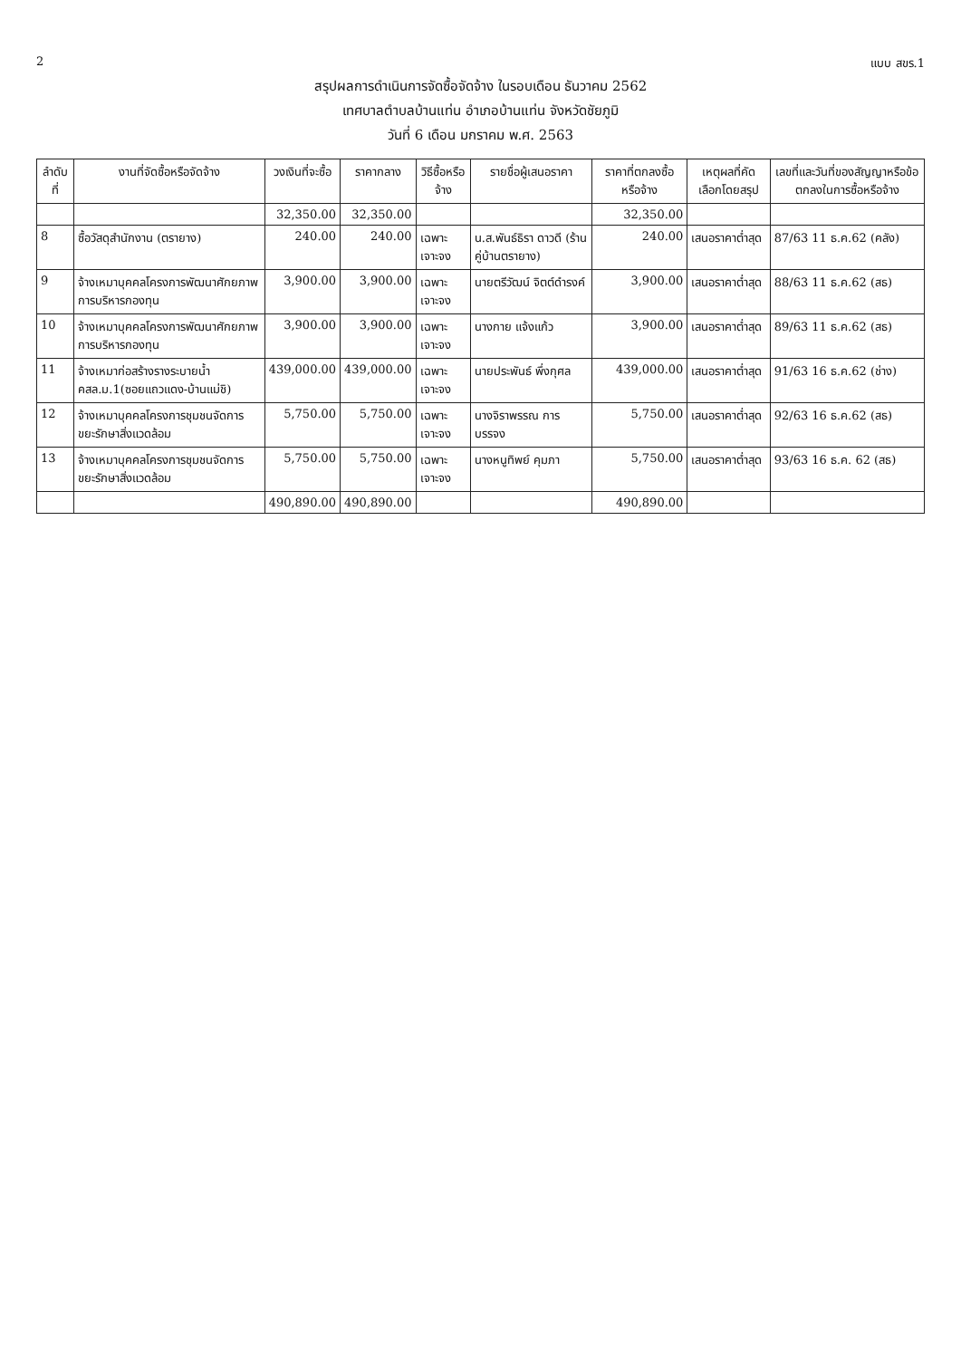2 แบบ สขร.1
สรุปผลการดำเนินการจัดซื้อจัดจ้าง ในรอบเดือน ธันวาคม 2562
เทศบาลตำบลบ้านแท่น อำเภอบ้านแท่น จังหวัดชัยภูมิ
วันที่ 6 เดือน มกราคม พ.ศ. 2563
| ลำดับที่ | งานที่จัดซื้อหรือจัดจ้าง | วงเงินที่จะซื้อ | ราคากลาง | วิธีซื้อหรือจ้าง | รายชื่อผู้เสนอราคา | ราคาที่ตกลงซื้อหรือจ้าง | เหตุผลที่คัดเลือกโดยสรุป | เลขที่และวันที่ของสัญญาหรือข้อตกลงในการซื้อหรือจ้าง |
| --- | --- | --- | --- | --- | --- | --- | --- | --- |
| | | 32,350.00 | 32,350.00 | | | 32,350.00 | | |
| 8 | ซื้อวัสดุสำนักงาน (ตรายาง) | 240.00 | 240.00 | เฉพาะเจาะจง | น.ส.พันธ์ธิรา ดาวดี (ร้านคู่บ้านตรายาง) | 240.00 | เสนอราคาต่ำสุด | 87/63 11 ธ.ค.62 (คลัง) |
| 9 | จ้างเหมาบุคคลโครงการพัฒนาศักยภาพการบริหารกองทุน | 3,900.00 | 3,900.00 | เฉพาะเจาะจง | นายตรีวัฒน์ จิตต์ดำรงค์ | 3,900.00 | เสนอราคาต่ำสุด | 88/63 11 ธ.ค.62 (สธ) |
| 10 | จ้างเหมาบุคคลโครงการพัฒนาศักยภาพการบริหารกองทุน | 3,900.00 | 3,900.00 | เฉพาะเจาะจง | นางกาย แจ้งแก้ว | 3,900.00 | เสนอราคาต่ำสุด | 89/63 11 ธ.ค.62 (สธ) |
| 11 | จ้างเหมาก่อสร้างรางระบายน้ำ คสล.ม.1(ซอยแถวแดง-บ้านแม่ชิ) | 439,000.00 | 439,000.00 | เฉพาะเจาะจง | นายประพันธ์ พึ่งกุศล | 439,000.00 | เสนอราคาต่ำสุด | 91/63 16 ธ.ค.62 (ช่าง) |
| 12 | จ้างเหมาบุคคลโครงการชุมชนจัดการขยะรักษาสิ่งแวดล้อม | 5,750.00 | 5,750.00 | เฉพาะเจาะจง | นางจิราพรรณ การบรรจง | 5,750.00 | เสนอราคาต่ำสุด | 92/63 16 ธ.ค.62 (สธ) |
| 13 | จ้างเหมาบุคคลโครงการชุมชนจัดการขยะรักษาสิ่งแวดล้อม | 5,750.00 | 5,750.00 | เฉพาะเจาะจง | นางหนูทิพย์ คุมภา | 5,750.00 | เสนอราคาต่ำสุด | 93/63 16 ธ.ค. 62 (สธ) |
| | | 490,890.00 | 490,890.00 | | | 490,890.00 | | |